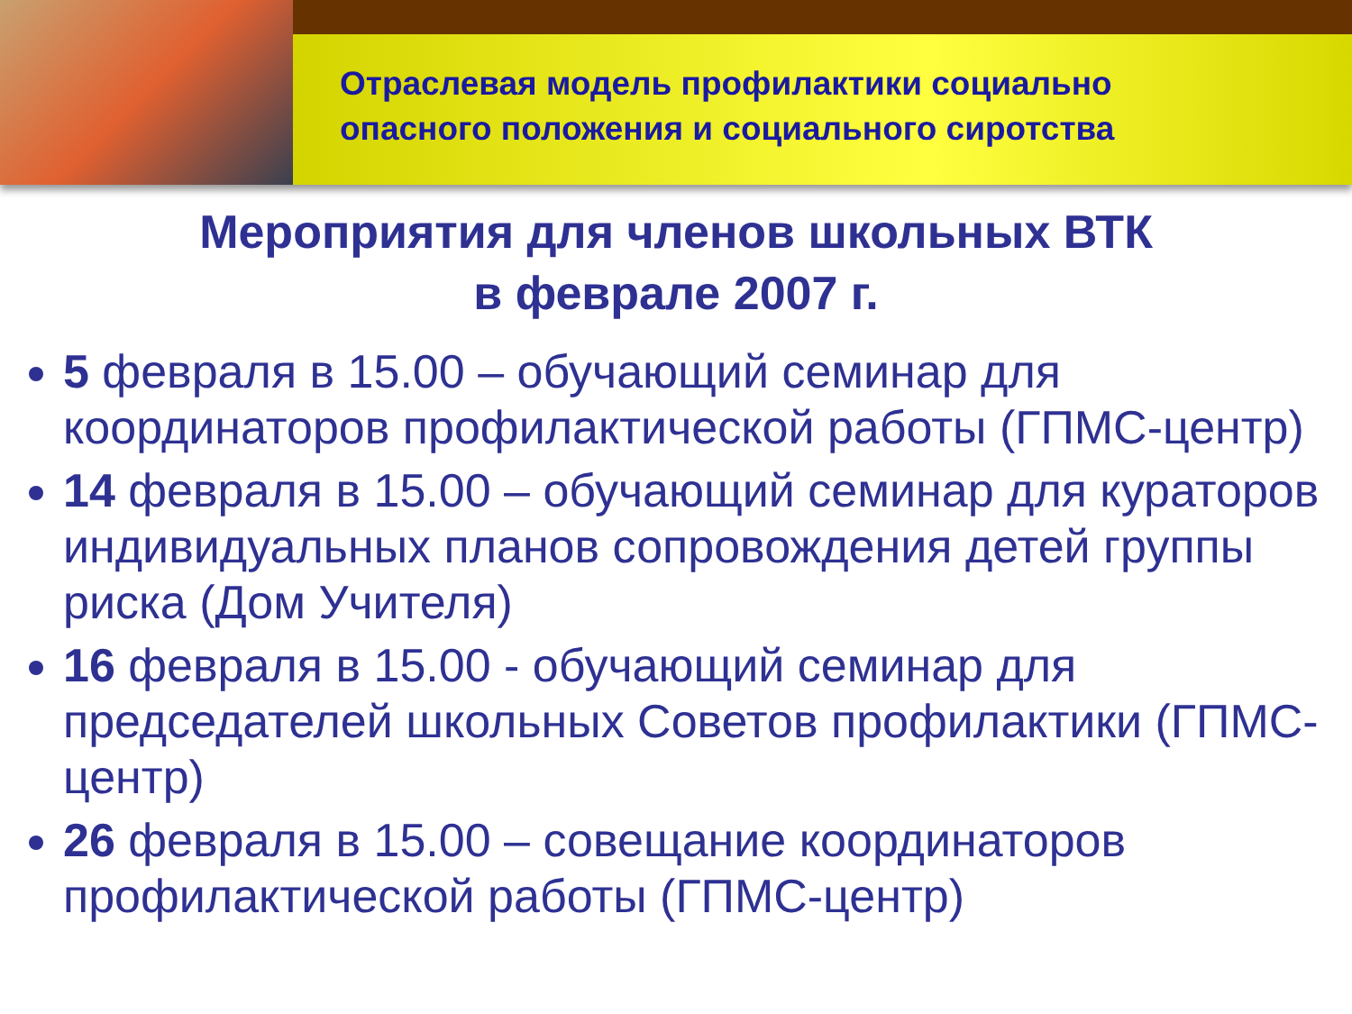Отраслевая модель профилактики социально
опасного положения и социального сиротства
Мероприятия для членов школьных ВТК
в феврале 2007 г.
5 февраля в 15.00 – обучающий семинар для координаторов профилактической работы (ГПМС-центр)
14 февраля в 15.00 – обучающий семинар для кураторов индивидуальных планов сопровождения детей группы риска (Дом Учителя)
16 февраля в 15.00 - обучающий семинар для председателей школьных Советов профилактики (ГПМС-центр)
26 февраля в 15.00 – совещание координаторов профилактической работы (ГПМС-центр)